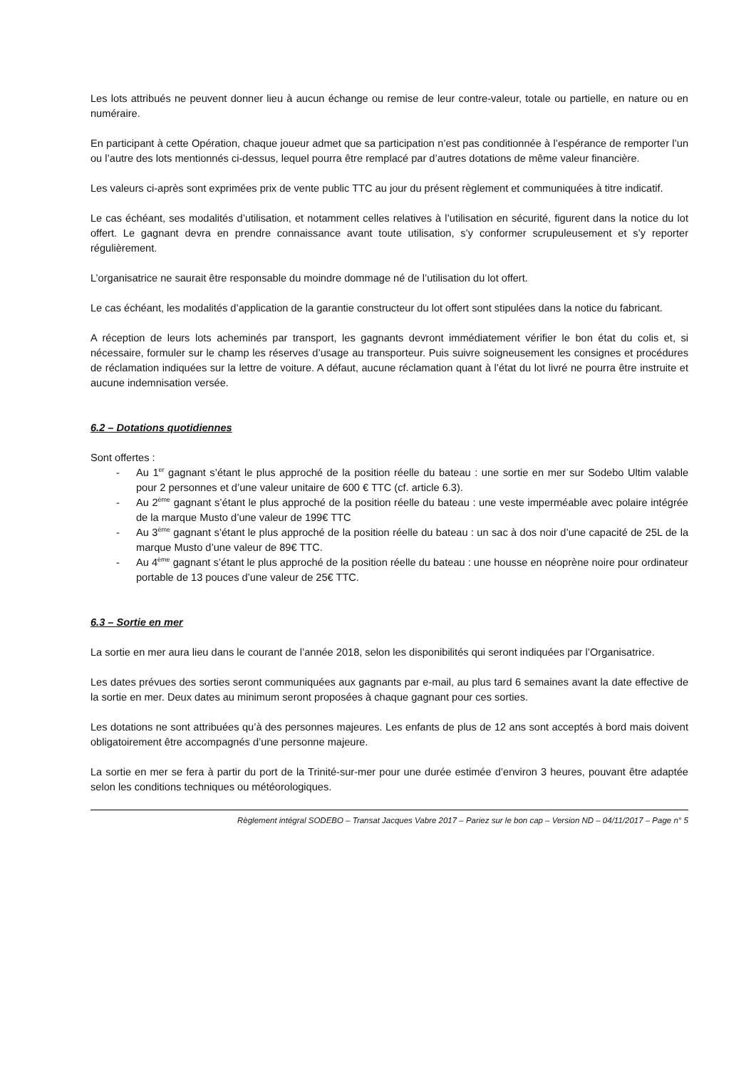Les lots attribués ne peuvent donner lieu à aucun échange ou remise de leur contre-valeur, totale ou partielle, en nature ou en numéraire.
En participant à cette Opération, chaque joueur admet que sa participation n’est pas conditionnée à l’espérance de remporter l’un ou l’autre des lots mentionnés ci-dessus, lequel pourra être remplacé par d’autres dotations de même valeur financière.
Les valeurs ci-après sont exprimées prix de vente public TTC au jour du présent règlement et communiquées à titre indicatif.
Le cas échéant, ses modalités d’utilisation, et notamment celles relatives à l’utilisation en sécurité, figurent dans la notice du lot offert. Le gagnant devra en prendre connaissance avant toute utilisation, s’y conformer scrupuleusement et s’y reporter régulièrement.
L’organisatrice ne saurait être responsable du moindre dommage né de l’utilisation du lot offert.
Le cas échéant, les modalités d’application de la garantie constructeur du lot offert sont stipulées dans la notice du fabricant.
A réception de leurs lots acheminés par transport, les gagnants devront immédiatement vérifier le bon état du colis et, si nécessaire, formuler sur le champ les réserves d’usage au transporteur. Puis suivre soigneusement les consignes et procédures de réclamation indiquées sur la lettre de voiture. A défaut, aucune réclamation quant à l’état du lot livré ne pourra être instruite et aucune indemnisation versée.
6.2 – Dotations quotidiennes
Sont offertes :
- Au 1<sup>er</sup> gagnant s’étant le plus approché de la position réelle du bateau : une sortie en mer sur Sodebo Ultim valable pour 2 personnes et d’une valeur unitaire de 600 € TTC (cf. article 6.3).
- Au 2<sup>ème</sup> gagnant s’étant le plus approché de la position réelle du bateau : une veste imperméable avec polaire intégrée de la marque Musto d’une valeur de 199€ TTC
- Au 3<sup>ème</sup> gagnant s’étant le plus approché de la position réelle du bateau : un sac à dos noir d’une capacité de 25L de la marque Musto d’une valeur de 89€ TTC.
- Au 4<sup>ème</sup> gagnant s’étant le plus approché de la position réelle du bateau : une housse en néoprène noire pour ordinateur portable de 13 pouces d’une valeur de 25€ TTC.
6.3 – Sortie en mer
La sortie en mer aura lieu dans le courant de l’année 2018, selon les disponibilités qui seront indiquées par l’Organisatrice.
Les dates prévues des sorties seront communiquées aux gagnants par e-mail, au plus tard 6 semaines avant la date effective de la sortie en mer. Deux dates au minimum seront proposées à chaque gagnant pour ces sorties.
Les dotations ne sont attribuées qu’à des personnes majeures. Les enfants de plus de 12 ans sont acceptés à bord mais doivent obligatoirement être accompagnés d’une personne majeure.
La sortie en mer se fera à partir du port de la Trinité-sur-mer pour une durée estimée d’environ 3 heures, pouvant être adaptée selon les conditions techniques ou météorologiques.
Règlement intégral SODEBO – Transat Jacques Vabre 2017 – Pariez sur le bon cap – Version ND – 04/11/2017 – Page n° 5